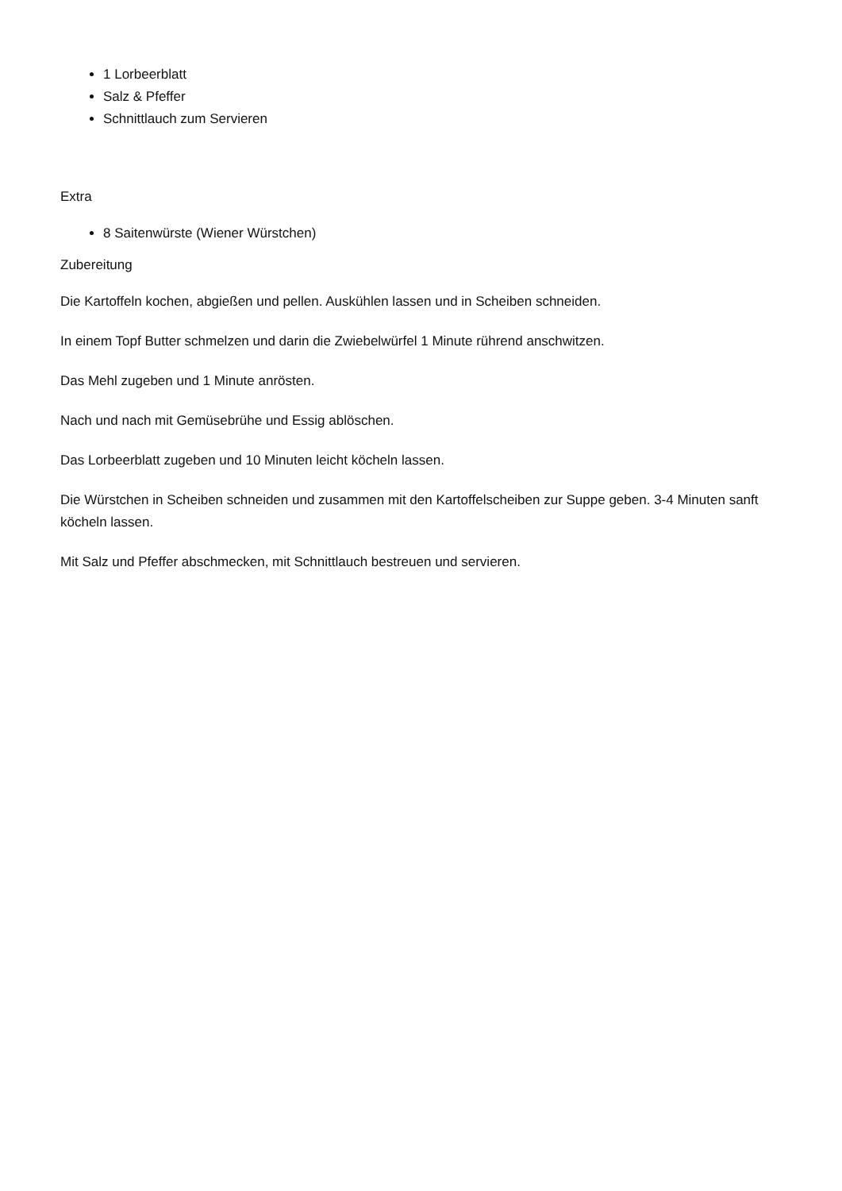1 Lorbeerblatt
Salz & Pfeffer
Schnittlauch zum Servieren
Extra
8 Saitenwürste (Wiener Würstchen)
Zubereitung
Die Kartoffeln kochen, abgießen und pellen. Auskühlen lassen und in Scheiben schneiden.
In einem Topf Butter schmelzen und darin die Zwiebelwürfel 1 Minute rührend anschwitzen.
Das Mehl zugeben und 1 Minute anrösten.
Nach und nach mit Gemüsebrühe und Essig ablöschen.
Das Lorbeerblatt zugeben und 10 Minuten leicht köcheln lassen.
Die Würstchen in Scheiben schneiden und zusammen mit den Kartoffelscheiben zur Suppe geben. 3-4 Minuten sanft köcheln lassen.
Mit Salz und Pfeffer abschmecken, mit Schnittlauch bestreuen und servieren.